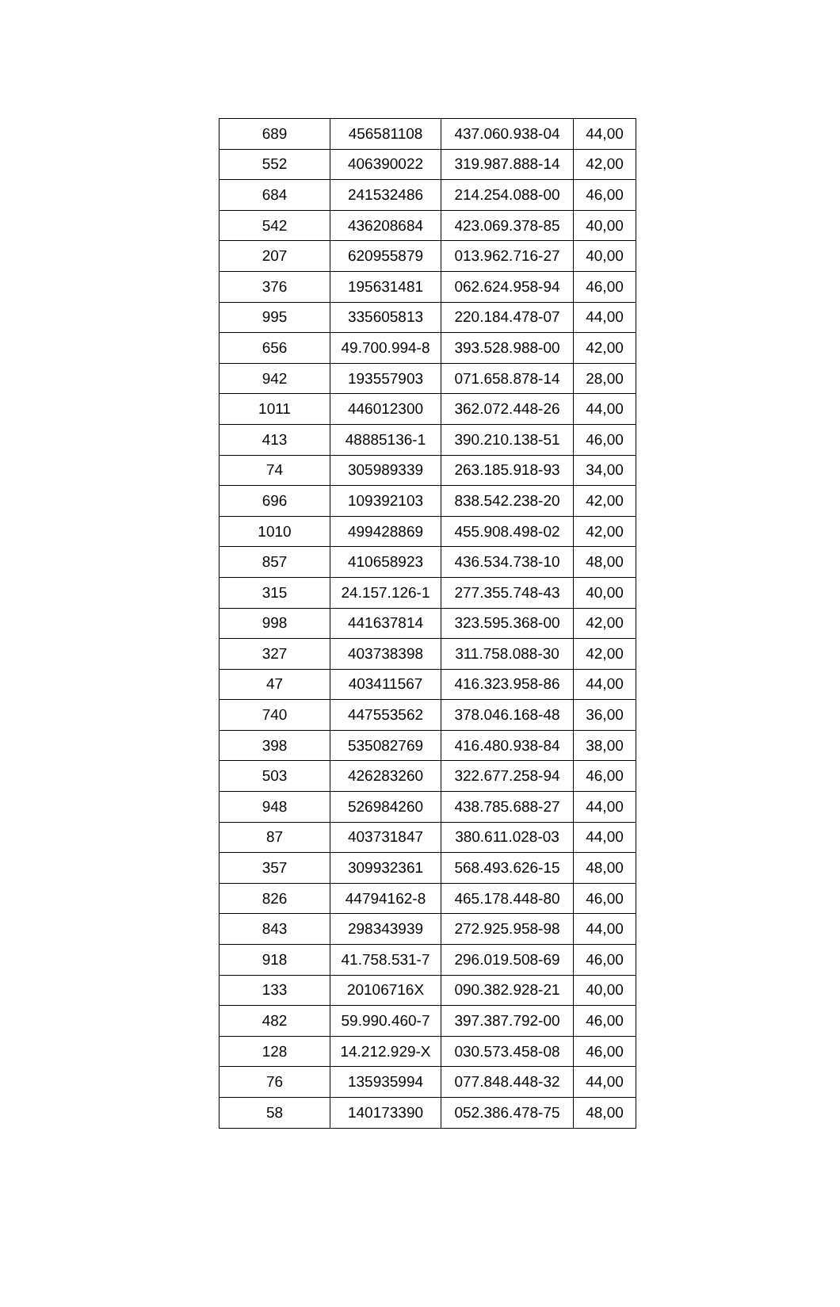| 689 | 456581108 | 437.060.938-04 | 44,00 |
| 552 | 406390022 | 319.987.888-14 | 42,00 |
| 684 | 241532486 | 214.254.088-00 | 46,00 |
| 542 | 436208684 | 423.069.378-85 | 40,00 |
| 207 | 620955879 | 013.962.716-27 | 40,00 |
| 376 | 195631481 | 062.624.958-94 | 46,00 |
| 995 | 335605813 | 220.184.478-07 | 44,00 |
| 656 | 49.700.994-8 | 393.528.988-00 | 42,00 |
| 942 | 193557903 | 071.658.878-14 | 28,00 |
| 1011 | 446012300 | 362.072.448-26 | 44,00 |
| 413 | 48885136-1 | 390.210.138-51 | 46,00 |
| 74 | 305989339 | 263.185.918-93 | 34,00 |
| 696 | 109392103 | 838.542.238-20 | 42,00 |
| 1010 | 499428869 | 455.908.498-02 | 42,00 |
| 857 | 410658923 | 436.534.738-10 | 48,00 |
| 315 | 24.157.126-1 | 277.355.748-43 | 40,00 |
| 998 | 441637814 | 323.595.368-00 | 42,00 |
| 327 | 403738398 | 311.758.088-30 | 42,00 |
| 47 | 403411567 | 416.323.958-86 | 44,00 |
| 740 | 447553562 | 378.046.168-48 | 36,00 |
| 398 | 535082769 | 416.480.938-84 | 38,00 |
| 503 | 426283260 | 322.677.258-94 | 46,00 |
| 948 | 526984260 | 438.785.688-27 | 44,00 |
| 87 | 403731847 | 380.611.028-03 | 44,00 |
| 357 | 309932361 | 568.493.626-15 | 48,00 |
| 826 | 44794162-8 | 465.178.448-80 | 46,00 |
| 843 | 298343939 | 272.925.958-98 | 44,00 |
| 918 | 41.758.531-7 | 296.019.508-69 | 46,00 |
| 133 | 20106716X | 090.382.928-21 | 40,00 |
| 482 | 59.990.460-7 | 397.387.792-00 | 46,00 |
| 128 | 14.212.929-X | 030.573.458-08 | 46,00 |
| 76 | 135935994 | 077.848.448-32 | 44,00 |
| 58 | 140173390 | 052.386.478-75 | 48,00 |